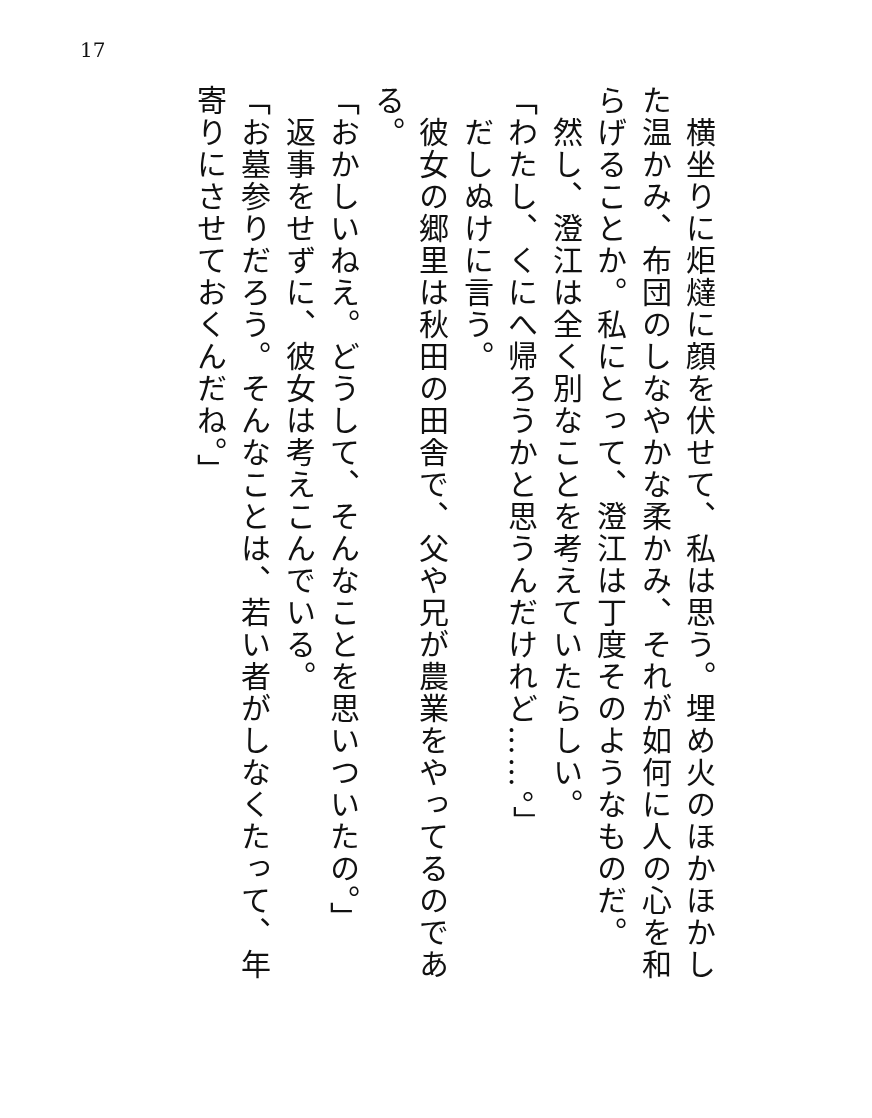17
　横坐りに炬燵に顔を伏せて、私は思う。埋め火のほかほかした温かみ、布団のしなやかな柔かみ、それが如何に人の心を和らげることか。私にとって、澄江は丁度そのようなものだ。
　然し、澄江は全く別なことを考えていたらしい。
「わたし、くにへ帰ろうかと思うんだけれど……。」
　だしぬけに言う。
　彼女の郷里は秋田の田舎で、父や兄が農業をやってるのである。
「おかしいねえ。どうして、そんなことを思いついたの。」
　返事をせずに、彼女は考えこんでいる。
「お墓参りだろう。そんなことは、若い者がしなくたって、年寄りにさせておくんだね。」